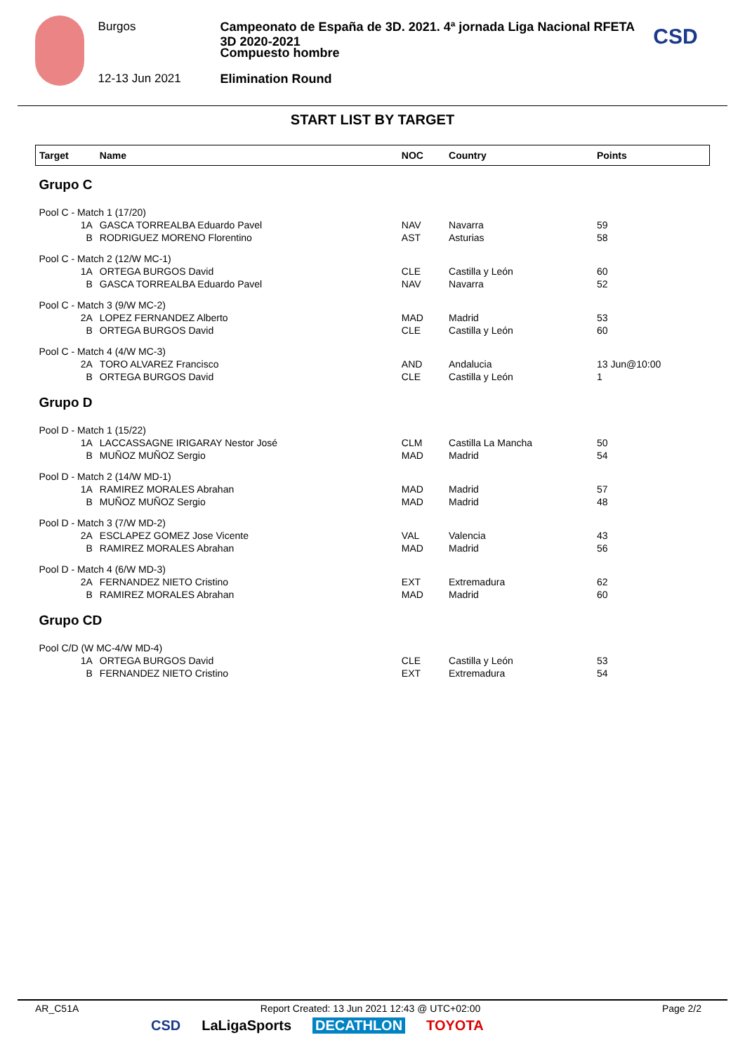Burgos
12-13 Jun 2021
Campeonato de España de 3D. 2021. 4ª jornada Liga Nacional RFETA 3D 2020-2021
Compuesto hombre
Elimination Round
CSD
START LIST BY TARGET
| Target | | Name | NOC | Country | Points |
| --- | --- | --- | --- | --- | --- |
| Grupo C | | | | | |
| Pool C - Match 1 (17/20) | | | | | |
| | 1A | GASCA TORREALBA Eduardo Pavel | NAV | Navarra | 59 |
| | B | RODRIGUEZ MORENO Florentino | AST | Asturias | 58 |
| Pool C - Match 2 (12/W MC-1) | | | | | |
| | 1A | ORTEGA BURGOS David | CLE | Castilla y León | 60 |
| | B | GASCA TORREALBA Eduardo Pavel | NAV | Navarra | 52 |
| Pool C - Match 3 (9/W MC-2) | | | | | |
| | 2A | LOPEZ FERNANDEZ Alberto | MAD | Madrid | 53 |
| | B | ORTEGA BURGOS David | CLE | Castilla y León | 60 |
| Pool C - Match 4 (4/W MC-3) | | | | | |
| | 2A | TORO ALVAREZ Francisco | AND | Andalucia | 13 Jun@10:00 |
| | B | ORTEGA BURGOS David | CLE | Castilla y León | 1 |
| Grupo D | | | | | |
| Pool D - Match 1 (15/22) | | | | | |
| | 1A | LACCASSAGNE IRIGARAY Nestor José | CLM | Castilla La Mancha | 50 |
| | B | MUÑOZ MUÑOZ Sergio | MAD | Madrid | 54 |
| Pool D - Match 2 (14/W MD-1) | | | | | |
| | 1A | RAMIREZ MORALES Abrahan | MAD | Madrid | 57 |
| | B | MUÑOZ MUÑOZ Sergio | MAD | Madrid | 48 |
| Pool D - Match 3 (7/W MD-2) | | | | | |
| | 2A | ESCLAPEZ GOMEZ Jose Vicente | VAL | Valencia | 43 |
| | B | RAMIREZ MORALES Abrahan | MAD | Madrid | 56 |
| Pool D - Match 4 (6/W MD-3) | | | | | |
| | 2A | FERNANDEZ NIETO Cristino | EXT | Extremadura | 62 |
| | B | RAMIREZ MORALES Abrahan | MAD | Madrid | 60 |
| Grupo CD | | | | | |
| Pool C/D (W MC-4/W MD-4) | | | | | |
| | 1A | ORTEGA BURGOS David | CLE | Castilla y León | 53 |
| | B | FERNANDEZ NIETO Cristino | EXT | Extremadura | 54 |
AR_C51A Report Created: 13 Jun 2021 12:43 @ UTC+02:00 Page 2/2
CSD LaLigaSports DECATHLON TOYOTA